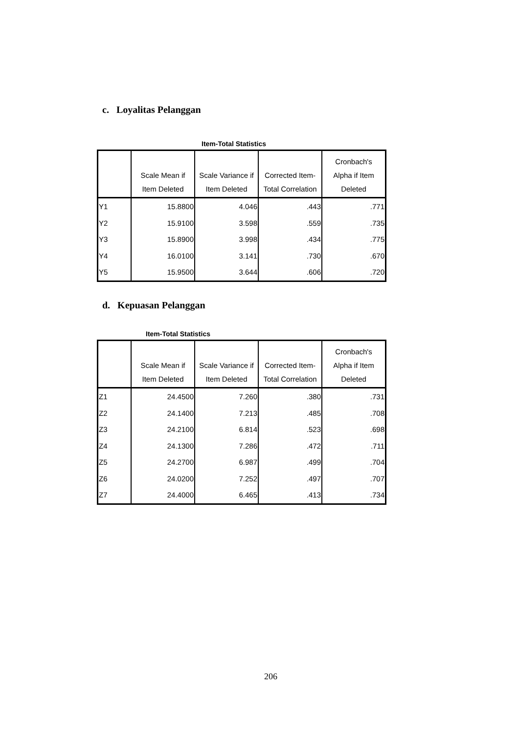c. Loyalitas Pelanggan
Item-Total Statistics
| | Scale Mean if Item Deleted | Scale Variance if Item Deleted | Corrected Item- Total Correlation | Cronbach's Alpha if Item Deleted |
| --- | --- | --- | --- | --- |
| Y1 | 15.8800 | 4.046 | .443 | .771 |
| Y2 | 15.9100 | 3.598 | .559 | .735 |
| Y3 | 15.8900 | 3.998 | .434 | .775 |
| Y4 | 16.0100 | 3.141 | .730 | .670 |
| Y5 | 15.9500 | 3.644 | .606 | .720 |
d. Kepuasan Pelanggan
Item-Total Statistics
| | Scale Mean if Item Deleted | Scale Variance if Item Deleted | Corrected Item- Total Correlation | Cronbach's Alpha if Item Deleted |
| --- | --- | --- | --- | --- |
| Z1 | 24.4500 | 7.260 | .380 | .731 |
| Z2 | 24.1400 | 7.213 | .485 | .708 |
| Z3 | 24.2100 | 6.814 | .523 | .698 |
| Z4 | 24.1300 | 7.286 | .472 | .711 |
| Z5 | 24.2700 | 6.987 | .499 | .704 |
| Z6 | 24.0200 | 7.252 | .497 | .707 |
| Z7 | 24.4000 | 6.465 | .413 | .734 |
206